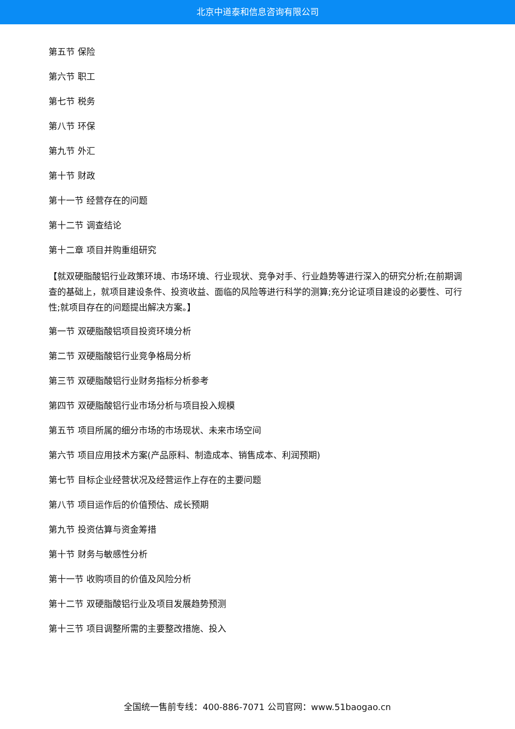北京中道泰和信息咨询有限公司
第五节 保险
第六节 职工
第七节 税务
第八节 环保
第九节 外汇
第十节 财政
第十一节 经营存在的问题
第十二节 调查结论
第十二章 项目并购重组研究
【就双硬脂酸铝行业政策环境、市场环境、行业现状、竞争对手、行业趋势等进行深入的研究分析;在前期调查的基础上，就项目建设条件、投资收益、面临的风险等进行科学的测算;充分论证项目建设的必要性、可行性;就项目存在的问题提出解决方案。】
第一节 双硬脂酸铝项目投资环境分析
第二节 双硬脂酸铝行业竞争格局分析
第三节 双硬脂酸铝行业财务指标分析参考
第四节 双硬脂酸铝行业市场分析与项目投入规模
第五节 项目所属的细分市场的市场现状、未来市场空间
第六节 项目应用技术方案(产品原料、制造成本、销售成本、利润预期)
第七节 目标企业经营状况及经营运作上存在的主要问题
第八节 项目运作后的价值预估、成长预期
第九节 投资估算与资金筹措
第十节 财务与敏感性分析
第十一节 收购项目的价值及风险分析
第十二节 双硬脂酸铝行业及项目发展趋势预测
第十三节 项目调整所需的主要整改措施、投入
全国统一售前专线：400-886-7071 公司官网：www.51baogao.cn